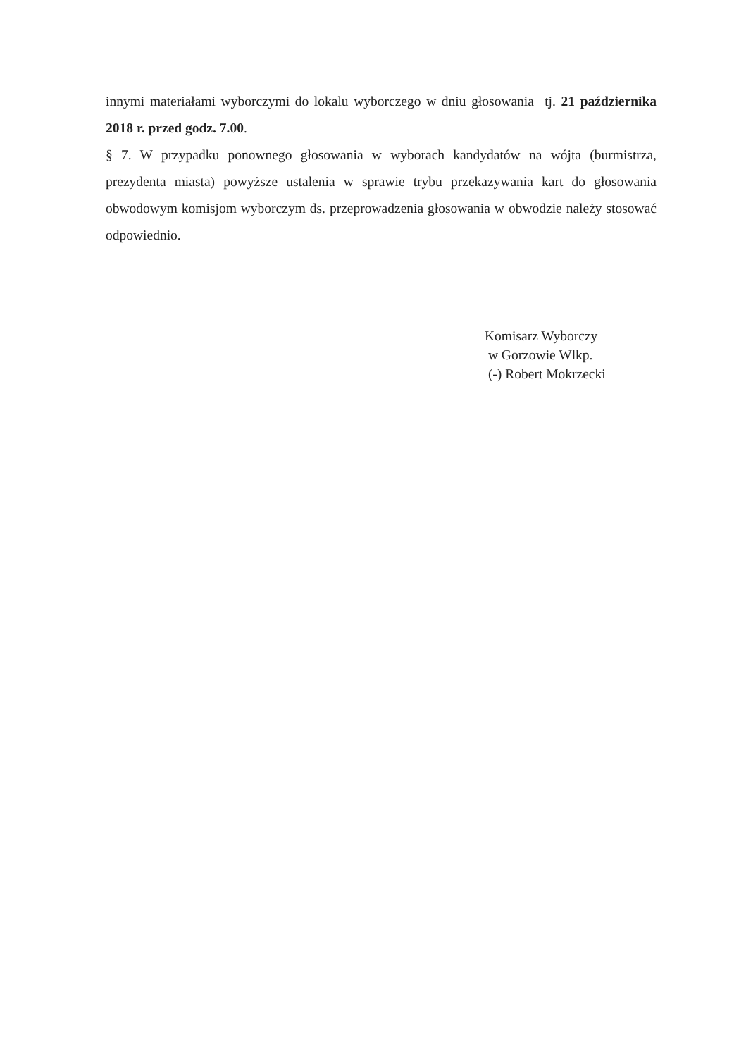innymi materiałami wyborczymi do lokalu wyborczego w dniu głosowania tj. 21 października 2018 r. przed godz. 7.00.
§ 7. W przypadku ponownego głosowania w wyborach kandydatów na wójta (burmistrza, prezydenta miasta) powyższe ustalenia w sprawie trybu przekazywania kart do głosowania obwodowym komisjom wyborczym ds. przeprowadzenia głosowania w obwodzie należy stosować odpowiednio.
Komisarz Wyborczy
w Gorzowie Wlkp.
(-) Robert Mokrzecki